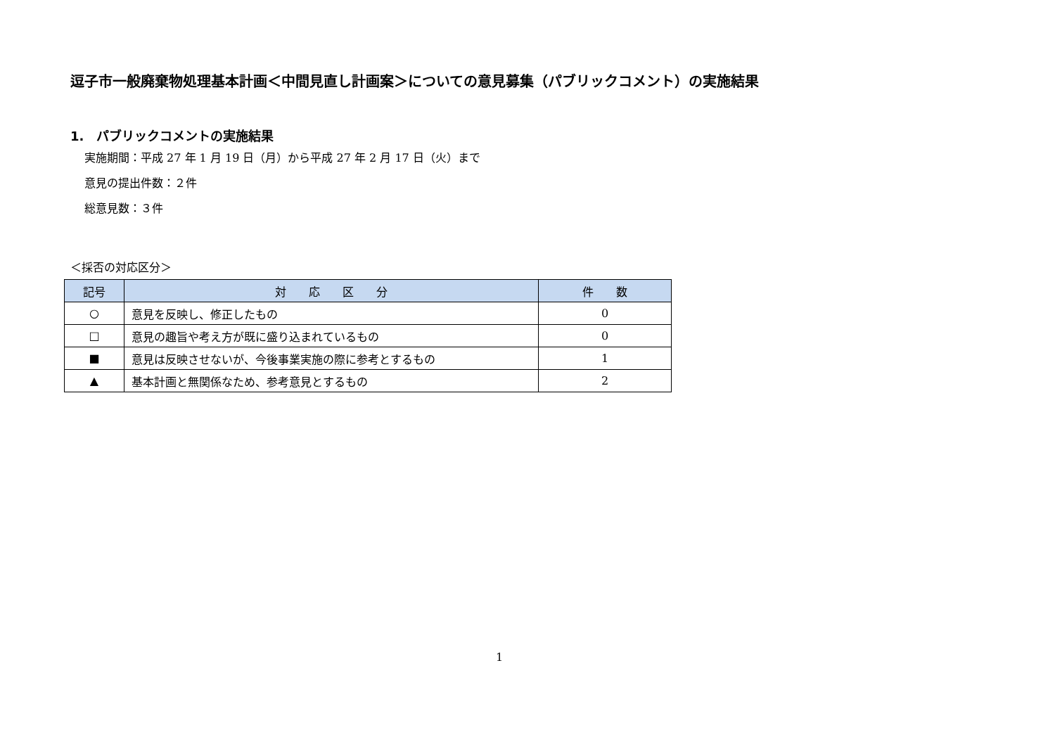逗子市一般廃棄物処理基本計画＜中間見直し計画案＞についての意見募集（パブリックコメント）の実施結果
1.　パブリックコメントの実施結果
実施期間：平成 27 年 1 月 19 日（月）から平成 27 年 2 月 17 日（火）まで
意見の提出件数：２件
総意見数：３件
＜採否の対応区分＞
| 記号 | 対 応 区 分 | 件 数 |
| --- | --- | --- |
| ○ | 意見を反映し、修正したもの | 0 |
| □ | 意見の趣旨や考え方が既に盛り込まれているもの | 0 |
| ■ | 意見は反映させないが、今後事業実施の際に参考とするもの | 1 |
| ▲ | 基本計画と無関係なため、参考意見とするもの | 2 |
1